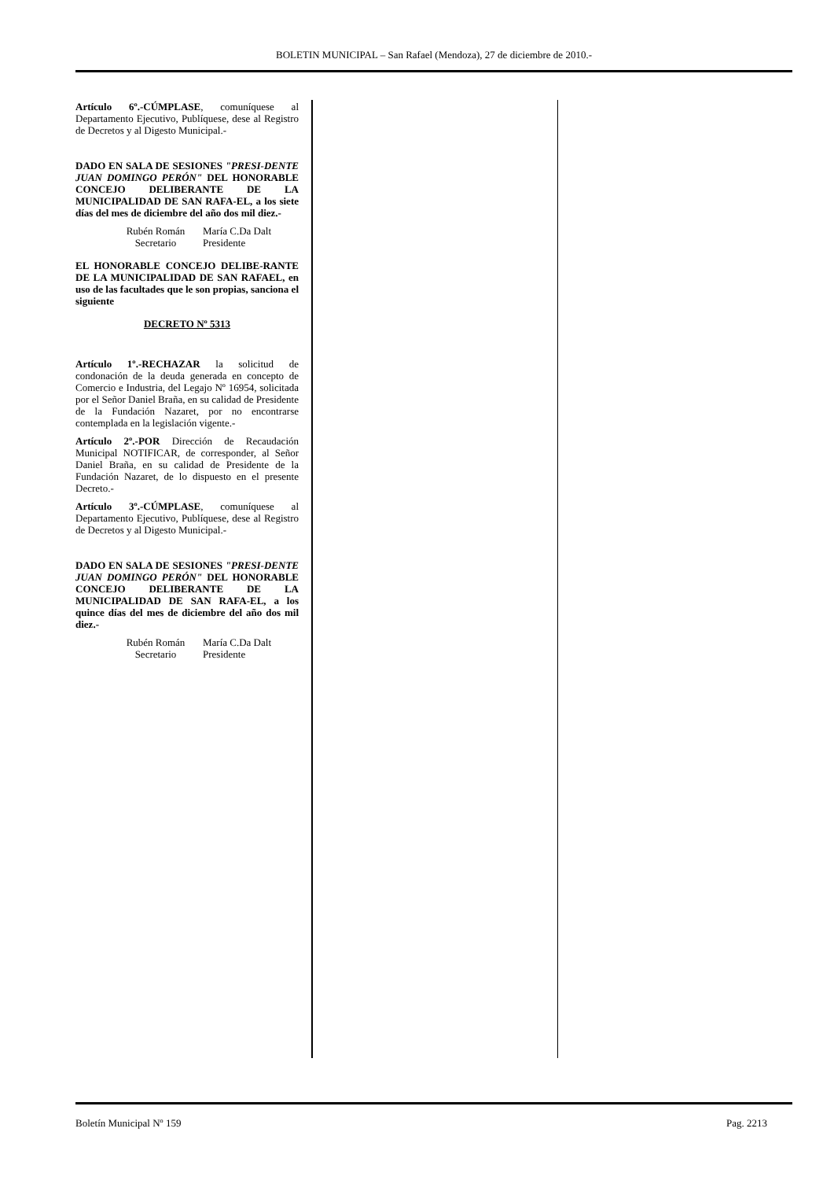BOLETIN MUNICIPAL – San Rafael (Mendoza), 27 de diciembre de 2010.-
Artículo 6º.-CÚMPLASE, comuníquese al Departamento Ejecutivo, Publíquese, dese al Registro de Decretos y al Digesto Municipal.-
DADO EN SALA DE SESIONES "PRESI-DENTE JUAN DOMINGO PERÓN" DEL HONORABLE CONCEJO DELIBERANTE DE LA MUNICIPALIDAD DE SAN RAFA-EL, a los siete días del mes de diciembre del año dos mil diez.-
Rubén Román
Secretario
María C.Da Dalt
Presidente
EL HONORABLE CONCEJO DELIBE-RANTE DE LA MUNICIPALIDAD DE SAN RAFAEL, en uso de las facultades que le son propias, sanciona el siguiente
DECRETO Nº 5313
Artículo 1º.-RECHAZAR la solicitud de condonación de la deuda generada en concepto de Comercio e Industria, del Legajo Nº 16954, solicitada por el Señor Daniel Braña, en su calidad de Presidente de la Fundación Nazaret, por no encontrarse contemplada en la legislación vigente.-
Artículo 2º.-POR Dirección de Recaudación Municipal NOTIFICAR, de corresponder, al Señor Daniel Braña, en su calidad de Presidente de la Fundación Nazaret, de lo dispuesto en el presente Decreto.-
Artículo 3º.-CÚMPLASE, comuníquese al Departamento Ejecutivo, Publíquese, dese al Registro de Decretos y al Digesto Municipal.-
DADO EN SALA DE SESIONES "PRESI-DENTE JUAN DOMINGO PERÓN" DEL HONORABLE CONCEJO DELIBERANTE DE LA MUNICIPALIDAD DE SAN RAFA-EL, a los quince días del mes de diciembre del año dos mil diez.-
Rubén Román
Secretario
María C.Da Dalt
Presidente
Boletín Municipal Nº 159 Pag. 2213